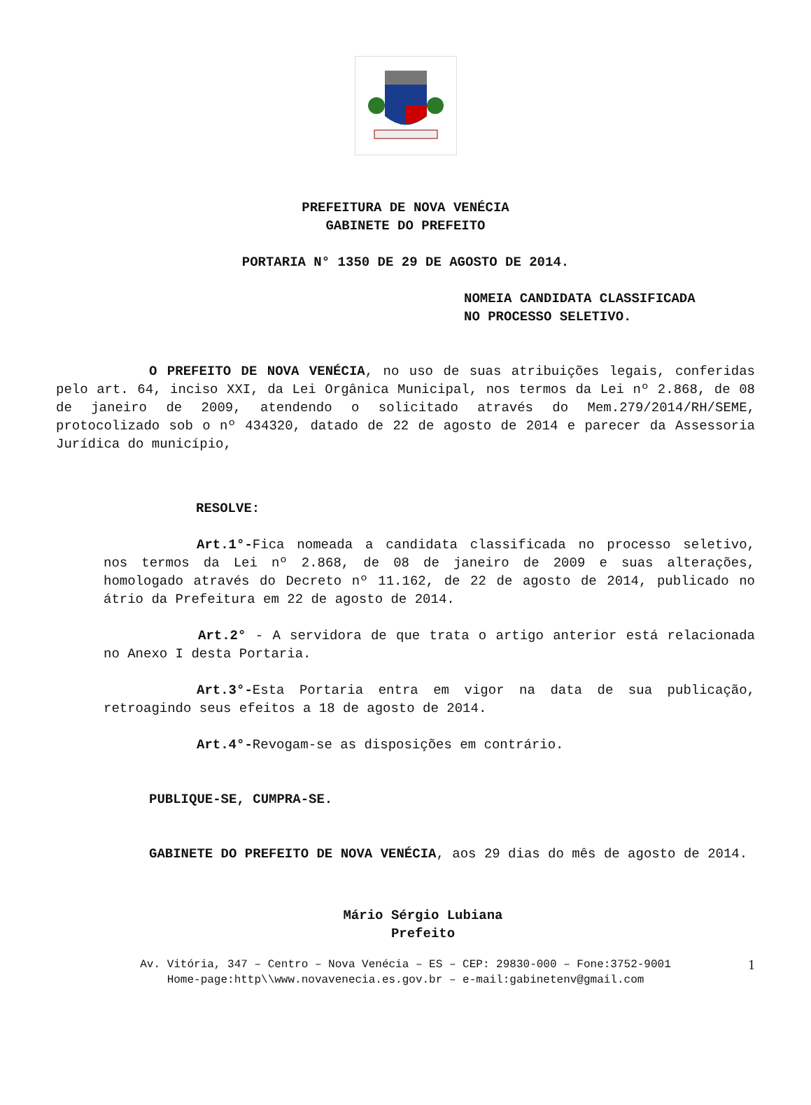PREFEITURA DE NOVA VENÉCIA
GABINETE DO PREFEITO
PORTARIA N° 1350 DE 29 DE AGOSTO DE 2014.
NOMEIA CANDIDATA CLASSIFICADA
NO PROCESSO SELETIVO.
O PREFEITO DE NOVA VENÉCIA, no uso de suas atribuições legais, conferidas pelo art. 64, inciso XXI, da Lei Orgânica Municipal, nos termos da Lei nº 2.868, de 08 de janeiro de 2009, atendendo o solicitado através do Mem.279/2014/RH/SEME, protocolizado sob o nº 434320, datado de 22 de agosto de 2014 e parecer da Assessoria Jurídica do município,
RESOLVE:
Art.1°-Fica nomeada a candidata classificada no processo seletivo, nos termos da Lei nº 2.868, de 08 de janeiro de 2009 e suas alterações, homologado através do Decreto nº 11.162, de 22 de agosto de 2014, publicado no átrio da Prefeitura em 22 de agosto de 2014.
Art.2° - A servidora de que trata o artigo anterior está relacionada no Anexo I desta Portaria.
Art.3°-Esta Portaria entra em vigor na data de sua publicação, retroagindo seus efeitos a 18 de agosto de 2014.
Art.4°-Revogam-se as disposições em contrário.
PUBLIQUE-SE, CUMPRA-SE.
GABINETE DO PREFEITO DE NOVA VENÉCIA, aos 29 dias do mês de agosto de 2014.
Mário Sérgio Lubiana
Prefeito
Av. Vitória, 347 – Centro – Nova Venécia – ES – CEP: 29830-000 – Fone:3752-9001
Home-page:http\\www.novavenecia.es.gov.br – e-mail:gabinetenv@gmail.com
1